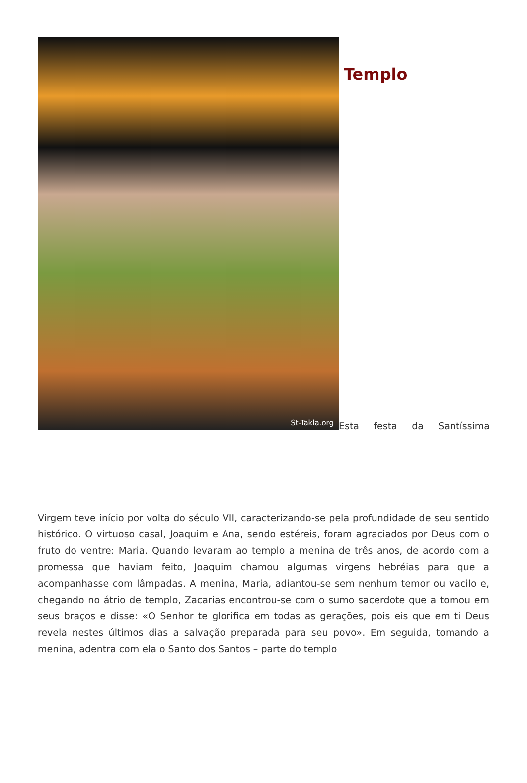St-Takla.org
Templo
Esta festa da Santíssima
Virgem teve início por volta do século VII, caracterizando-se pela profundidade de seu sentido histórico. O virtuoso casal, Joaquim e Ana, sendo estéreis, foram agraciados por Deus com o fruto do ventre: Maria. Quando levaram ao templo a menina de três anos, de acordo com a promessa que haviam feito, Joaquim chamou algumas virgens hebréias para que a acompanhasse com lâmpadas. A menina, Maria, adiantou-se sem nenhum temor ou vacilo e, chegando no átrio de templo, Zacarias encontrou-se com o sumo sacerdote que a tomou em seus braços e disse: «O Senhor te glorifica em todas as gerações, pois eis que em ti Deus revela nestes últimos dias a salvação preparada para seu povo». Em seguida, tomando a menina, adentra com ela o Santo dos Santos – parte do templo